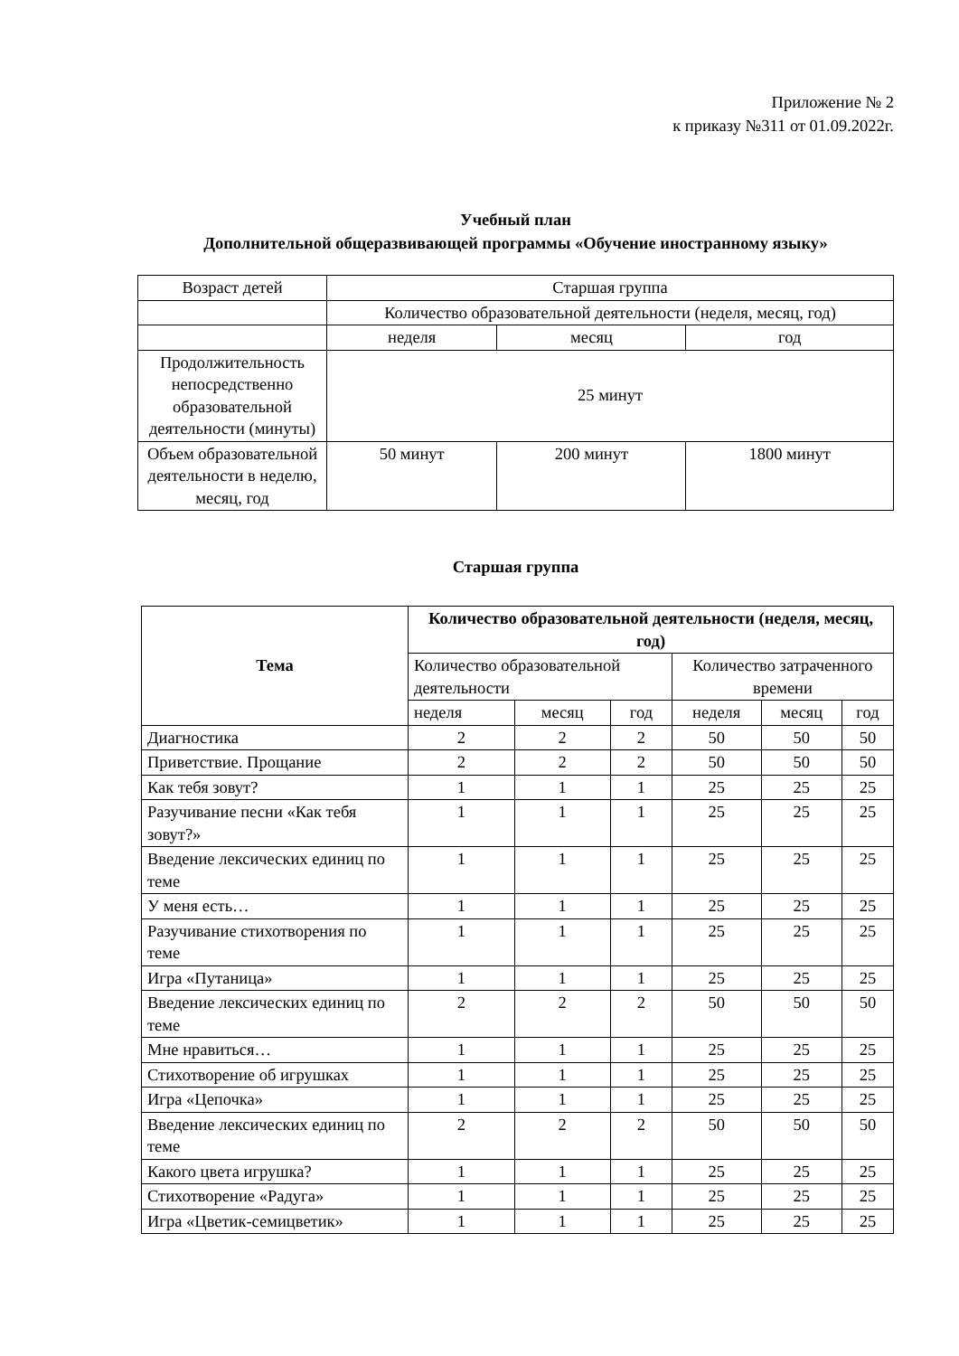Приложение № 2
к приказу №311 от 01.09.2022г.
Учебный план
Дополнительной общеразвивающей программы «Обучение иностранному языку»
| Возраст детей | Старшая группа | | |
| | Количество образовательной деятельности (неделя, месяц, год) | | |
| | неделя | месяц | год |
| Продолжительность непосредственно образовательной деятельности (минуты) | 25 минут | | |
| Объем образовательной деятельности в неделю, месяц, год | 50 минут | 200 минут | 1800 минут |
Старшая группа
| Тема | Количество образовательной деятельности (неделя, месяц, год) | | | | | |
| --- | --- | --- | --- | --- | --- | --- |
| | Количество образовательной деятельности | | | Количество затраченного времени | | |
| | неделя | месяц | год | неделя | месяц | год |
| Диагностика | 2 | 2 | 2 | 50 | 50 | 50 |
| Приветствие. Прощание | 2 | 2 | 2 | 50 | 50 | 50 |
| Как тебя зовут? | 1 | 1 | 1 | 25 | 25 | 25 |
| Разучивание песни «Как тебя зовут?» | 1 | 1 | 1 | 25 | 25 | 25 |
| Введение лексических единиц по теме | 1 | 1 | 1 | 25 | 25 | 25 |
| У меня есть… | 1 | 1 | 1 | 25 | 25 | 25 |
| Разучивание стихотворения по теме | 1 | 1 | 1 | 25 | 25 | 25 |
| Игра «Путаница» | 1 | 1 | 1 | 25 | 25 | 25 |
| Введение лексических единиц по теме | 2 | 2 | 2 | 50 | 50 | 50 |
| Мне нравиться… | 1 | 1 | 1 | 25 | 25 | 25 |
| Стихотворение об игрушках | 1 | 1 | 1 | 25 | 25 | 25 |
| Игра «Цепочка» | 1 | 1 | 1 | 25 | 25 | 25 |
| Введение лексических единиц по теме | 2 | 2 | 2 | 50 | 50 | 50 |
| Какого цвета игрушка? | 1 | 1 | 1 | 25 | 25 | 25 |
| Стихотворение «Радуга» | 1 | 1 | 1 | 25 | 25 | 25 |
| Игра «Цветик-семицветик» | 1 | 1 | 1 | 25 | 25 | 25 |